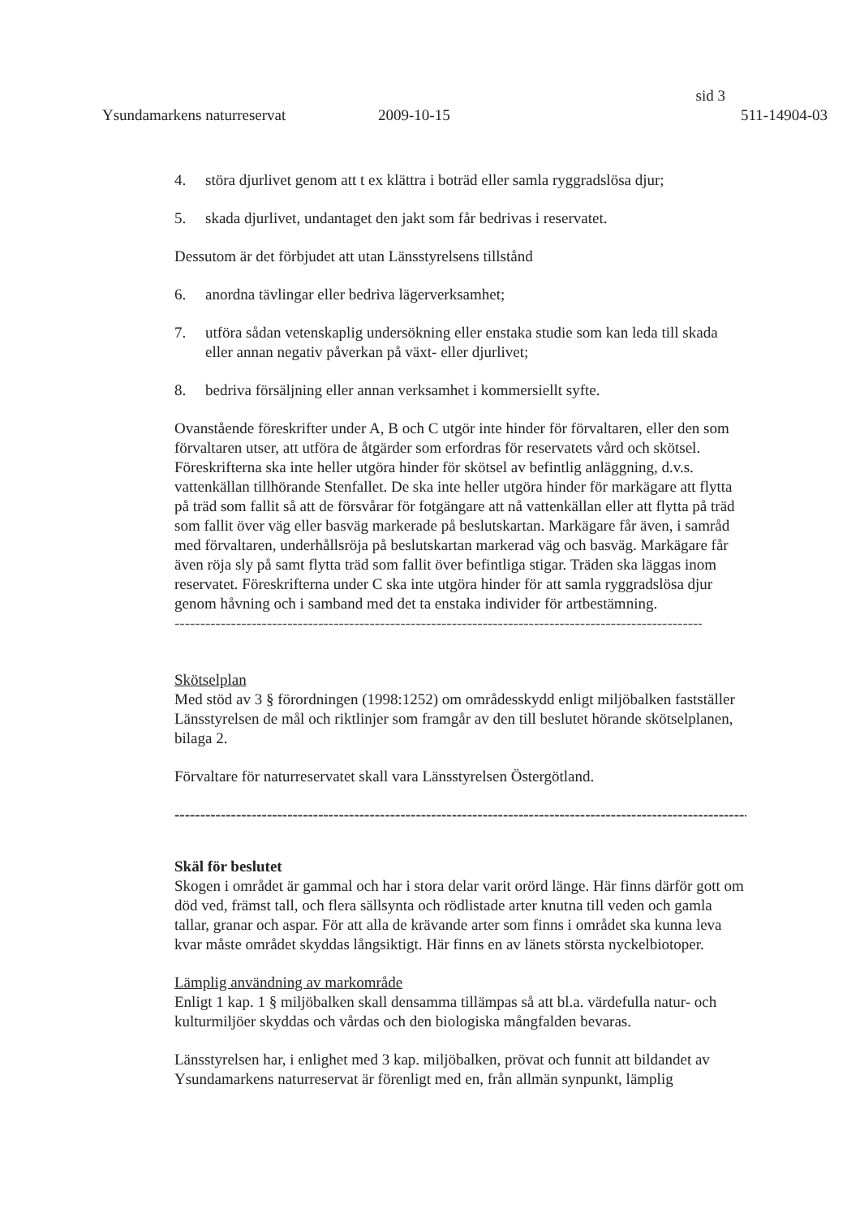sid 3
Ysundamarkens naturreservat 2009-10-15 511-14904-03
4. störa djurlivet genom att t ex klättra i boträd eller samla ryggradslösa djur;
5. skada djurlivet, undantaget den jakt som får bedrivas i reservatet.
Dessutom är det förbjudet att utan Länsstyrelsens tillstånd
6. anordna tävlingar eller bedriva lägerverksamhet;
7. utföra sådan vetenskaplig undersökning eller enstaka studie som kan leda till skada eller annan negativ påverkan på växt- eller djurlivet;
8. bedriva försäljning eller annan verksamhet i kommersiellt syfte.
Ovanstående föreskrifter under A, B och C utgör inte hinder för förvaltaren, eller den som förvaltaren utser, att utföra de åtgärder som erfordras för reservatets vård och skötsel. Föreskrifterna ska inte heller utgöra hinder för skötsel av befintlig anläggning, d.v.s. vattenkällan tillhörande Stenfallet. De ska inte heller utgöra hinder för markägare att flytta på träd som fallit så att de försvårar för fotgängare att nå vattenkällan eller att flytta på träd som fallit över väg eller basväg markerade på beslutskartan. Markägare får även, i samråd med förvaltaren, underhållsröja på beslutskartan markerad väg och basväg. Markägare får även röja sly på samt flytta träd som fallit över befintliga stigar. Träden ska läggas inom reservatet. Föreskrifterna under C ska inte utgöra hinder för att samla ryggradslösa djur genom håvning och i samband med det ta enstaka individer för artbestämning.
--------------------------------------------------------------------------------------------------------------------------------
Skötselplan
Med stöd av 3 § förordningen (1998:1252) om områdesskydd enligt miljöbalken fastställer Länsstyrelsen de mål och riktlinjer som framgår av den till beslutet hörande skötselplanen, bilaga 2.
Förvaltare för naturreservatet skall vara Länsstyrelsen Östergötland.
--------------------------------------------------------------------------------------------------------------------------------
Skäl för beslutet
Skogen i området är gammal och har i stora delar varit orörd länge. Här finns därför gott om död ved, främst tall, och flera sällsynta och rödlistade arter knutna till veden och gamla tallar, granar och aspar. För att alla de krävande arter som finns i området ska kunna leva kvar måste området skyddas långsiktigt. Här finns en av länets största nyckelbiotoper.
Lämplig användning av markområde
Enligt 1 kap. 1 § miljöbalken skall densamma tillämpas så att bl.a. värdefulla natur- och kulturmiljöer skyddas och vårdas och den biologiska mångfalden bevaras.
Länsstyrelsen har, i enlighet med 3 kap. miljöbalken, prövat och funnit att bildandet av Ysundamarkens naturreservat är förenligt med en, från allmän synpunkt, lämplig